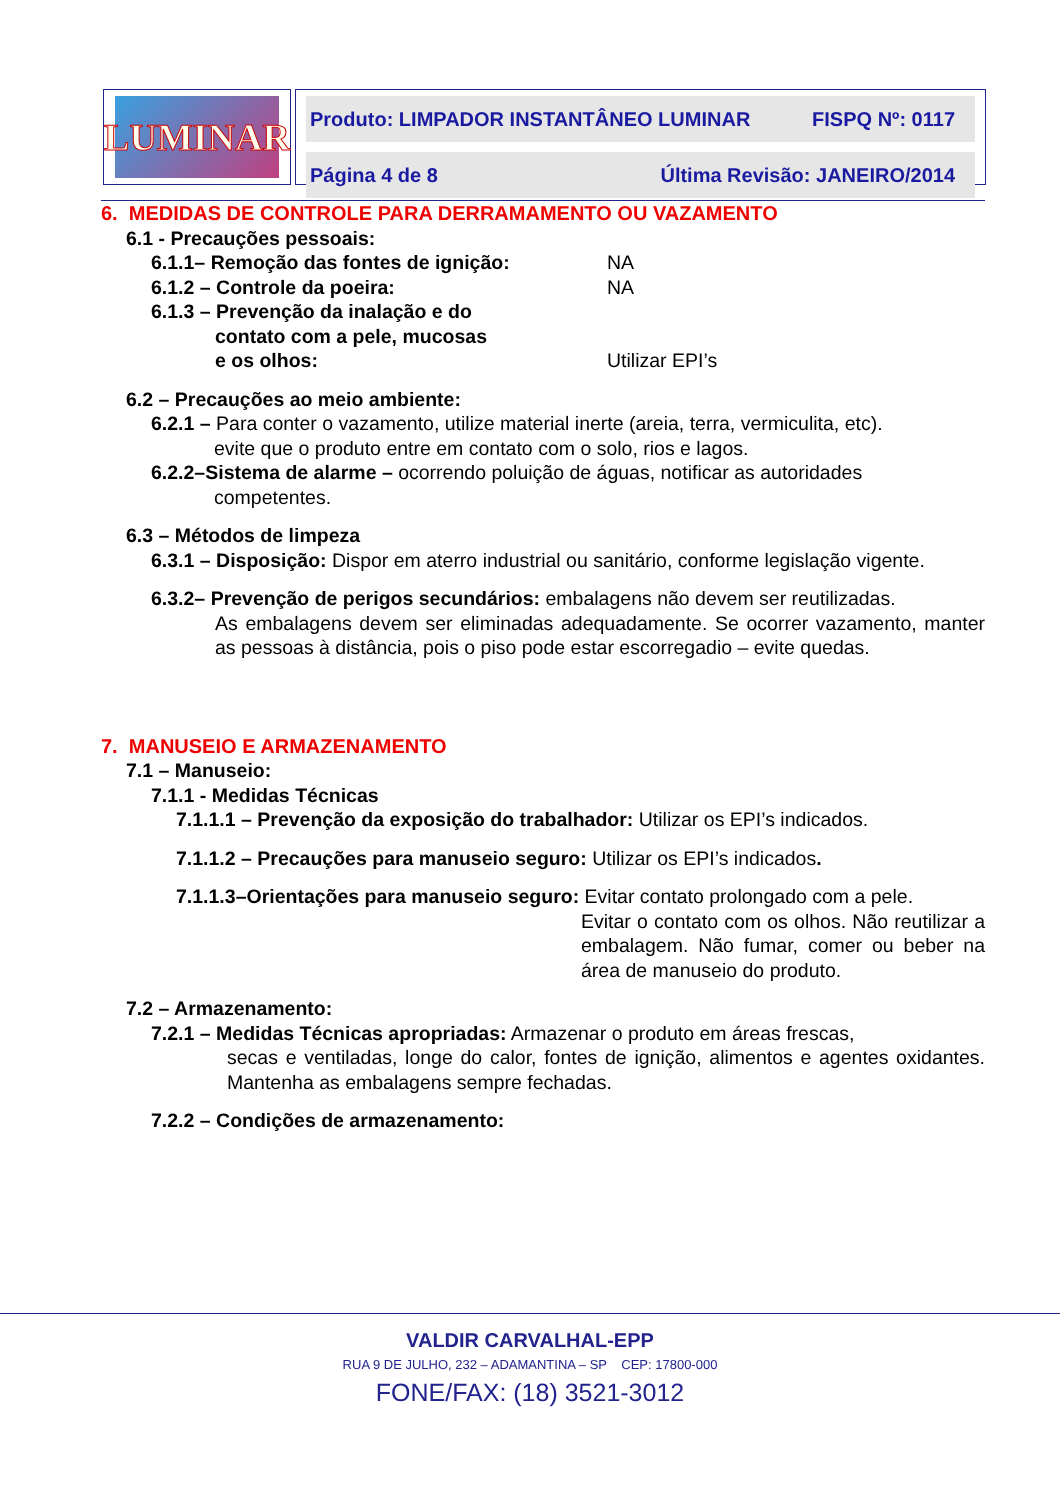LUMINAR
Produto: LIMPADOR INSTANTÂNEO LUMINAR FISPQ Nº: 0117
Página 4 de 8 Última Revisão: JANEIRO/2014
6. MEDIDAS DE CONTROLE PARA DERRAMAMENTO OU VAZAMENTO
6.1 - Precauções pessoais:
6.1.1– Remoção das fontes de ignição: NA
6.1.2 – Controle da poeira: NA
6.1.3 – Prevenção da inalação e do
contato com a pele, mucosas
e os olhos: Utilizar EPI’s
6.2 – Precauções ao meio ambiente:
6.2.1 – Para conter o vazamento, utilize material inerte (areia, terra, vermiculita, etc).
evite que o produto entre em contato com o solo, rios e lagos.
6.2.2–Sistema de alarme – ocorrendo poluição de águas, notificar as autoridades
competentes.
6.3 – Métodos de limpeza
6.3.1 – Disposição: Dispor em aterro industrial ou sanitário, conforme legislação vigente.
6.3.2– Prevenção de perigos secundários: embalagens não devem ser reutilizadas.
As embalagens devem ser eliminadas adequadamente. Se ocorrer vazamento, manter as pessoas à distância, pois o piso pode estar escorregadio – evite quedas.
7. MANUSEIO E ARMAZENAMENTO
7.1 – Manuseio:
7.1.1 - Medidas Técnicas
7.1.1.1 – Prevenção da exposição do trabalhador: Utilizar os EPI’s indicados.
7.1.1.2 – Precauções para manuseio seguro: Utilizar os EPI’s indicados.
7.1.1.3–Orientações para manuseio seguro: Evitar contato prolongado com a pele.
Evitar o contato com os olhos. Não reutilizar a embalagem. Não fumar, comer ou beber na área de manuseio do produto.
7.2 – Armazenamento:
7.2.1 – Medidas Técnicas apropriadas: Armazenar o produto em áreas frescas,
secas e ventiladas, longe do calor, fontes de ignição, alimentos e agentes oxidantes. Mantenha as embalagens sempre fechadas.
7.2.2 – Condições de armazenamento:
VALDIR CARVALHAL-EPP
RUA 9 DE JULHO, 232 – ADAMANTINA – SP CEP: 17800-000
FONE/FAX: (18) 3521-3012